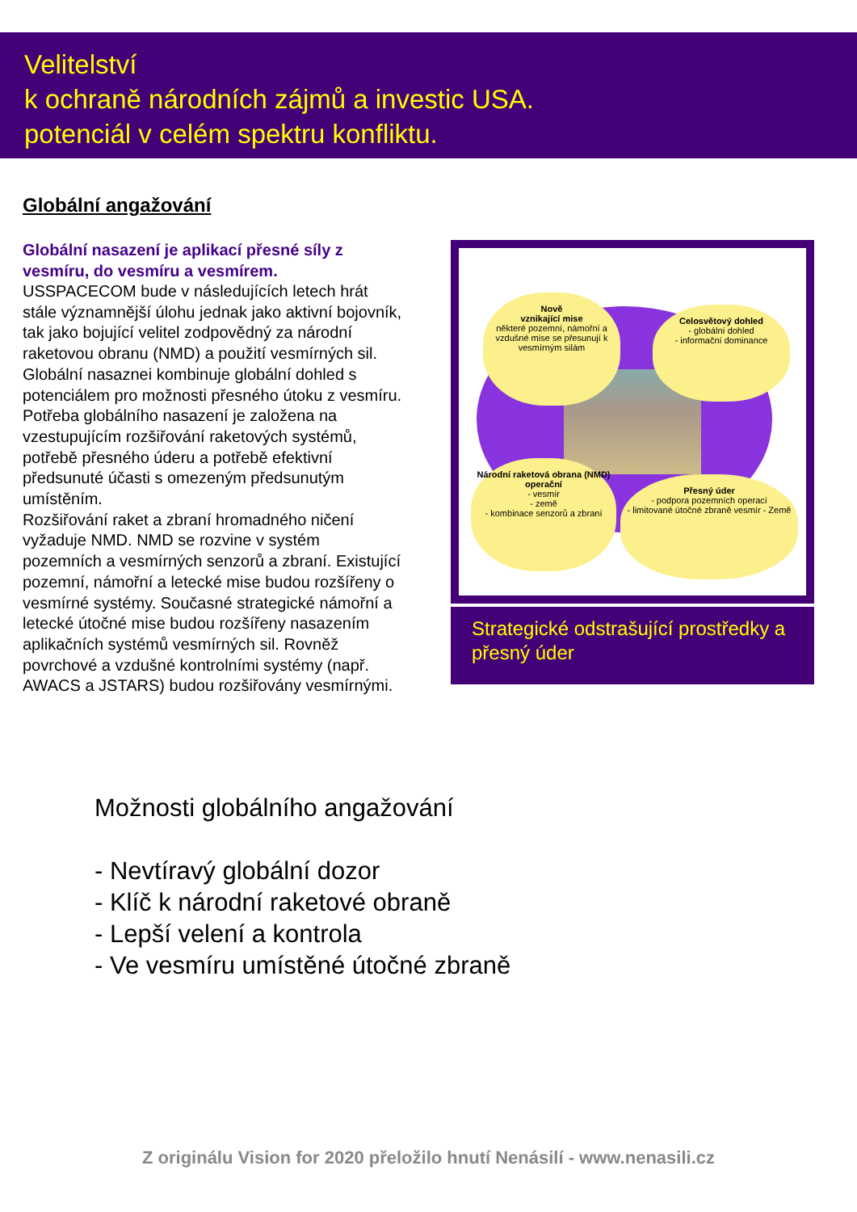Velitelství
k ochraně národních zájmů a investic USA.
potenciál v celém spektru konfliktu.
Globální angažování
Globální nasazení je aplikací přesné síly z vesmíru, do vesmíru a vesmírem.
USSPACECOM bude v následujících letech hrát stále významnější úlohu jednak jako aktivní bojovník, tak jako bojující velitel zodpovědný za národní raketovou obranu (NMD) a použití vesmírných sil. Globální nasaznei kombinuje globální dohled s potenciálem pro možnosti přesného útoku z vesmíru.
Potřeba globálního nasazení je založena na vzestupujícím rozšiřování raketových systémů, potřebě přesného úderu a potřebě efektivní předsunuté účasti s omezeným předsunutým umístěním.
Rozšiřování raket a zbraní hromadného ničení vyžaduje NMD. NMD se rozvine v systém pozemních a vesmírných senzorů a zbraní. Existující pozemní, námořní a letecké mise budou rozšířeny o vesmírné systémy. Současné strategické námořní a letecké útočné mise budou rozšířeny nasazením aplikačních systémů vesmírných sil. Rovněž povrchové a vzdušné kontrolními systémy (např. AWACS a JSTARS) budou rozšiřovány vesmírnými.
Nově
vznikající mise
některé pozemní, námořní a vzdušné mise se přesunují k vesmírným silám
Celosvětový dohled
- globální dohled
- informační dominance
Národní raketová obrana (NMD) operační
- vesmír
- země
- kombinace senzorů a zbraní
Přesný úder
- podpora pozemních operací
- limitované útočné zbraně vesmír - Země
Strategické odstrašující prostředky a přesný úder
Možnosti globálního angažování
- Nevtíravý globální dozor
- Klíč k národní raketové obraně
- Lepší velení a kontrola
- Ve vesmíru umístěné útočné zbraně
Z originálu Vision for 2020 přeložilo hnutí Nenásilí - www.nenasili.cz